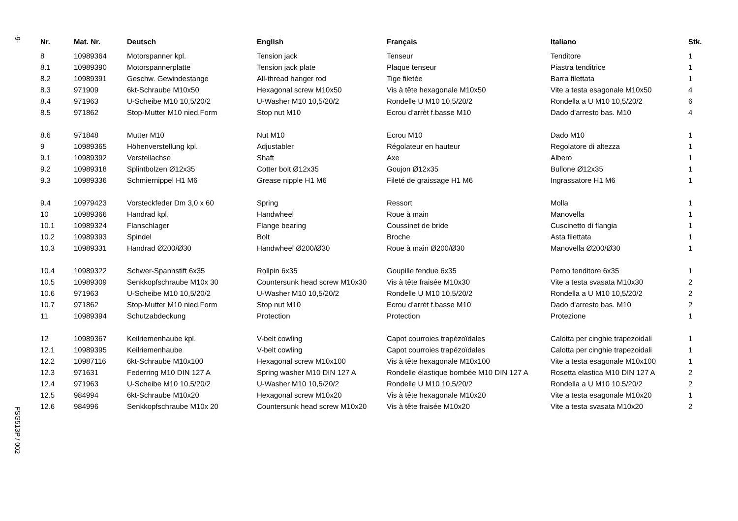-9-
FSG513P / 002
| Nr. | Mat. Nr. | Deutsch | English | Français | Italiano | Stk. |
| --- | --- | --- | --- | --- | --- | --- |
| 8 | 10989364 | Motorspanner kpl. | Tension jack | Tenseur | Tenditore | 1 |
| 8.1 | 10989390 | Motorspannerplatte | Tension jack plate | Plaque tenseur | Piastra tenditrice | 1 |
| 8.2 | 10989391 | Geschw. Gewindestange | All-thread hanger rod | Tige filetée | Barra filettata | 1 |
| 8.3 | 971909 | 6kt-Schraube M10x50 | Hexagonal screw M10x50 | Vis à tête hexagonale M10x50 | Vite a testa esagonale M10x50 | 4 |
| 8.4 | 971963 | U-Scheibe M10 10,5/20/2 | U-Washer M10 10,5/20/2 | Rondelle U M10 10,5/20/2 | Rondella a U M10 10,5/20/2 | 6 |
| 8.5 | 971862 | Stop-Mutter M10 nied.Form | Stop nut M10 | Ecrou d'arrèt f.basse M10 | Dado d'arresto bas. M10 | 4 |
| 8.6 | 971848 | Mutter M10 | Nut M10 | Ecrou M10 | Dado M10 | 1 |
| 9 | 10989365 | Höhenverstellung kpl. | Adjustabler | Régolateur en hauteur | Regolatore di altezza | 1 |
| 9.1 | 10989392 | Verstellachse | Shaft | Axe | Albero | 1 |
| 9.2 | 10989318 | Splintbolzen Ø12x35 | Cotter bolt Ø12x35 | Goujon Ø12x35 | Bullone Ø12x35 | 1 |
| 9.3 | 10989336 | Schmiernippel H1 M6 | Grease nipple H1 M6 | Fileté de graissage H1 M6 | Ingrassatore H1 M6 | 1 |
| 9.4 | 10979423 | Vorsteckfeder Dm 3,0 x 60 | Spring | Ressort | Molla | 1 |
| 10 | 10989366 | Handrad kpl. | Handwheel | Roue à main | Manovella | 1 |
| 10.1 | 10989324 | Flanschlager | Flange bearing | Coussinet de bride | Cuscinetto di flangia | 1 |
| 10.2 | 10989393 | Spindel | Bolt | Broche | Asta filettata | 1 |
| 10.3 | 10989331 | Handrad Ø200/Ø30 | Handwheel Ø200/Ø30 | Roue à main Ø200/Ø30 | Manovella Ø200/Ø30 | 1 |
| 10.4 | 10989322 | Schwer-Spannstift 6x35 | Rollpin 6x35 | Goupille fendue 6x35 | Perno tenditore 6x35 | 1 |
| 10.5 | 10989309 | Senkkopfschraube M10x 30 | Countersunk head screw M10x30 | Vis à tête fraisée M10x30 | Vite a testa svasata M10x30 | 2 |
| 10.6 | 971963 | U-Scheibe M10 10,5/20/2 | U-Washer M10 10,5/20/2 | Rondelle U M10 10,5/20/2 | Rondella a U M10 10,5/20/2 | 2 |
| 10.7 | 971862 | Stop-Mutter M10 nied.Form | Stop nut M10 | Ecrou d'arrèt f.basse M10 | Dado d'arresto bas. M10 | 2 |
| 11 | 10989394 | Schutzabdeckung | Protection | Protection | Protezione | 1 |
| 12 | 10989367 | Keilriemenhaube kpl. | V-belt cowling | Capot courroies trapézoïdales | Calotta per cinghie trapezoidali | 1 |
| 12.1 | 10989395 | Keilriemenhaube | V-belt cowling | Capot courroies trapézoïdales | Calotta per cinghie trapezoidali | 1 |
| 12.2 | 10987116 | 6kt-Schraube M10x100 | Hexagonal screw M10x100 | Vis à tête hexagonale M10x100 | Vite a testa esagonale M10x100 | 1 |
| 12.3 | 971631 | Federring M10 DIN 127 A | Spring washer M10 DIN 127 A | Rondelle élastique bombée M10 DIN 127 A | Rosetta elastica M10 DIN 127 A | 2 |
| 12.4 | 971963 | U-Scheibe M10 10,5/20/2 | U-Washer M10 10,5/20/2 | Rondelle U M10 10,5/20/2 | Rondella a U M10 10,5/20/2 | 2 |
| 12.5 | 984994 | 6kt-Schraube M10x20 | Hexagonal screw M10x20 | Vis à tête hexagonale M10x20 | Vite a testa esagonale M10x20 | 1 |
| 12.6 | 984996 | Senkkopfschraube M10x 20 | Countersunk head screw M10x20 | Vis à tête fraisée M10x20 | Vite a testa svasata M10x20 | 2 |